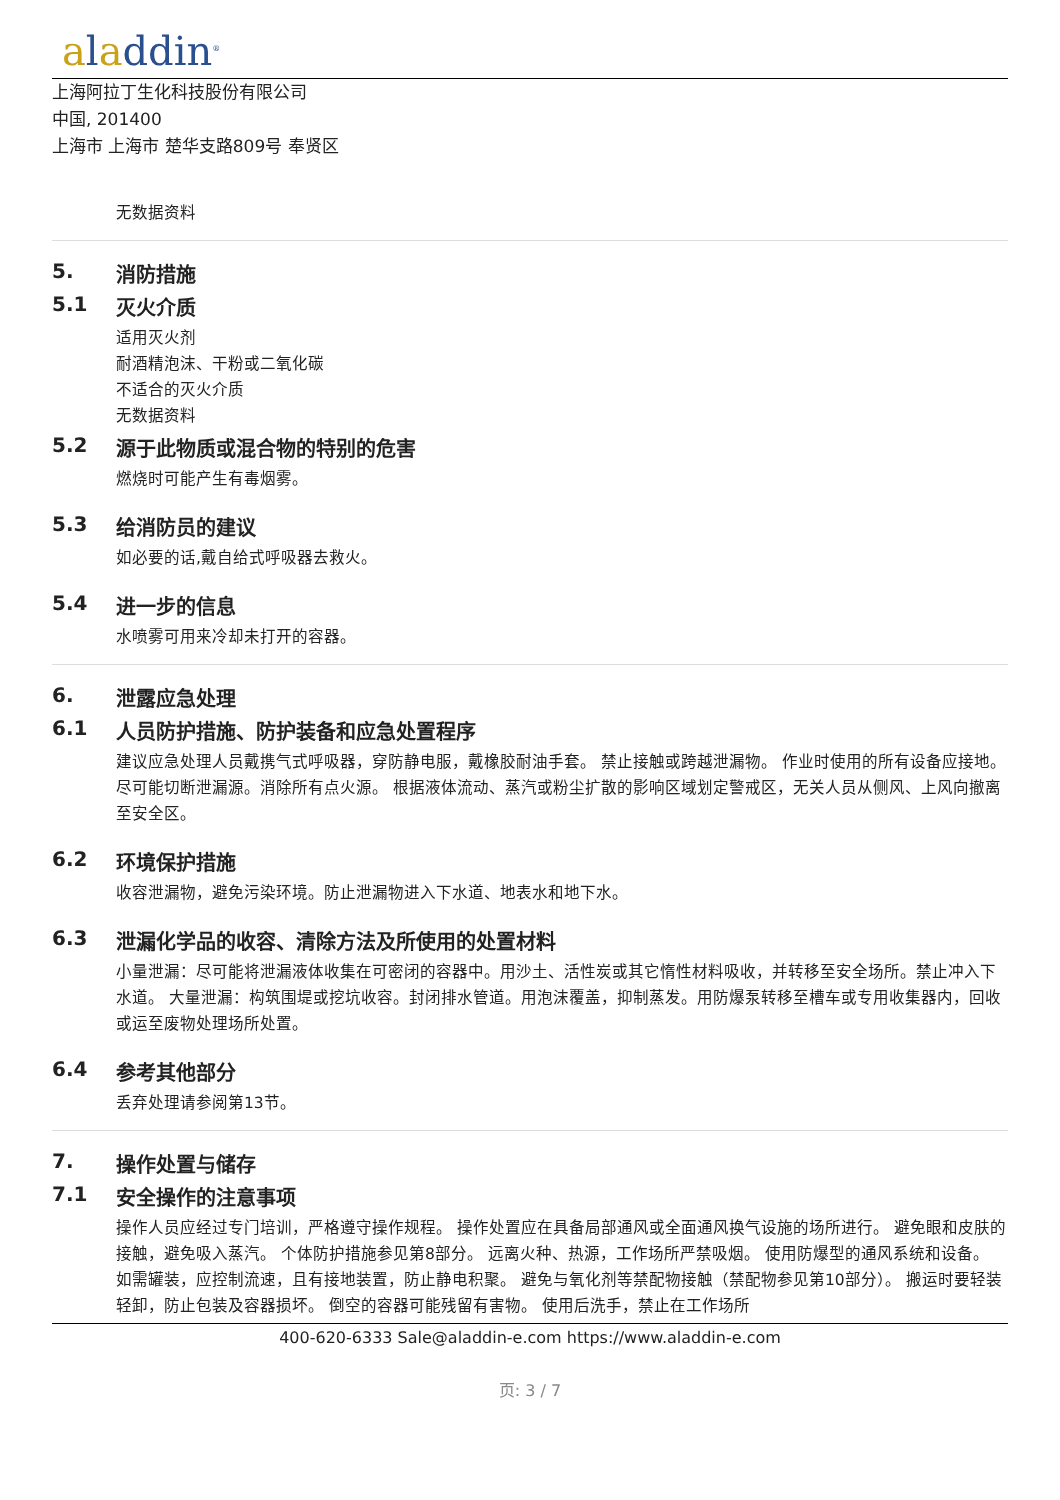aladdin<sup>®</sup>
上海阿拉丁生化科技股份有限公司
中国, 201400
上海市 上海市 楚华支路809号 奉贤区
无数据资料
5. 消防措施
5.1 灭火介质
适用灭火剂
耐酒精泡沫、干粉或二氧化碳
不适合的灭火介质
无数据资料
5.2 源于此物质或混合物的特别的危害
燃烧时可能产生有毒烟雾。
5.3 给消防员的建议
如必要的话,戴自给式呼吸器去救火。
5.4 进一步的信息
水喷雾可用来冷却未打开的容器。
6. 泄露应急处理
6.1 人员防护措施、防护装备和应急处置程序
建议应急处理人员戴携气式呼吸器，穿防静电服，戴橡胶耐油手套。 禁止接触或跨越泄漏物。 作业时使用的所有设备应接地。 尽可能切断泄漏源。消除所有点火源。 根据液体流动、蒸汽或粉尘扩散的影响区域划定警戒区，无关人员从侧风、上风向撤离至安全区。
6.2 环境保护措施
收容泄漏物，避免污染环境。防止泄漏物进入下水道、地表水和地下水。
6.3 泄漏化学品的收容、清除方法及所使用的处置材料
小量泄漏：尽可能将泄漏液体收集在可密闭的容器中。用沙土、活性炭或其它惰性材料吸收，并转移至安全场所。禁止冲入下水道。 大量泄漏：构筑围堤或挖坑收容。封闭排水管道。用泡沫覆盖，抑制蒸发。用防爆泵转移至槽车或专用收集器内，回收或运至废物处理场所处置。
6.4 参考其他部分
丢弃处理请参阅第13节。
7. 操作处置与储存
7.1 安全操作的注意事项
操作人员应经过专门培训，严格遵守操作规程。 操作处置应在具备局部通风或全面通风换气设施的场所进行。 避免眼和皮肤的接触，避免吸入蒸汽。 个体防护措施参见第8部分。 远离火种、热源，工作场所严禁吸烟。 使用防爆型的通风系统和设备。 如需罐装，应控制流速，且有接地装置，防止静电积聚。 避免与氧化剂等禁配物接触（禁配物参见第10部分）。 搬运时要轻装轻卸，防止包装及容器损坏。 倒空的容器可能残留有害物。 使用后洗手，禁止在工作场所
400-620-6333 Sale@aladdin-e.com https://www.aladdin-e.com
页: 3 / 7